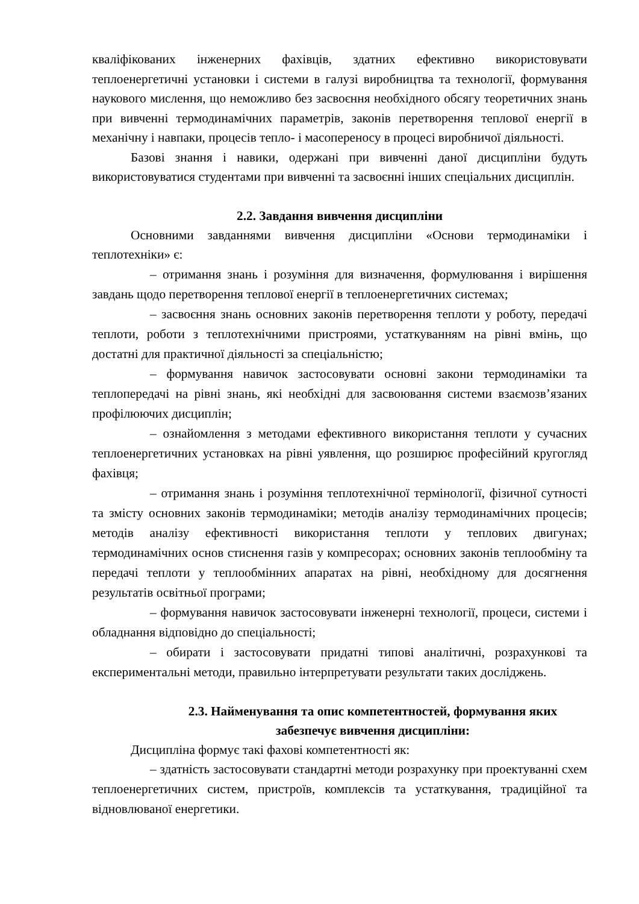кваліфікованих інженерних фахівців, здатних ефективно використовувати теплоенергетичні установки і системи в галузі виробництва та технології, формування наукового мислення, що неможливо без засвоєння необхідного обсягу теоретичних знань при вивченні термодинамічних параметрів, законів перетворення теплової енергії в механічну і навпаки, процесів тепло- і масопереносу в процесі виробничої діяльності.
Базові знання і навики, одержані при вивченні даної дисципліни будуть використовуватися студентами при вивченні та засвоєнні інших спеціальних дисциплін.
2.2. Завдання вивчення дисципліни
Основними завданнями вивчення дисципліни «Основи термодинаміки і теплотехніки» є:
– отримання знань і розуміння для визначення, формулювання і вирішення завдань щодо перетворення теплової енергії в теплоенергетичних системах;
– засвоєння знань основних законів перетворення теплоти у роботу, передачі теплоти, роботи з теплотехнічними пристроями, устаткуванням на рівні вмінь, що достатні для практичної діяльності за спеціальністю;
– формування навичок застосовувати основні закони термодинаміки та теплопередачі на рівні знань, які необхідні для засвоювання системи взаємозв’язаних профілюючих дисциплін;
– ознайомлення з методами ефективного використання теплоти у сучасних теплоенергетичних установках на рівні уявлення, що розширює професійний кругогляд фахівця;
– отримання знань і розуміння теплотехнічної термінології, фізичної сутності та змісту основних законів термодинаміки; методів аналізу термодинамічних процесів; методів аналізу ефективності використання теплоти у теплових двигунах; термодинамічних основ стиснення газів у компресорах; основних законів теплообміну та передачі теплоти у теплообмінних апаратах на рівні, необхідному для досягнення результатів освітньої програми;
– формування навичок застосовувати інженерні технології, процеси, системи і обладнання відповідно до спеціальності;
– обирати і застосовувати придатні типові аналітичні, розрахункові та експериментальні методи, правильно інтерпретувати результати таких досліджень.
2.3. Найменування та опис компетентностей, формування яких забезпечує вивчення дисципліни:
Дисципліна формує такі фахові компетентності як:
– здатність застосовувати стандартні методи розрахунку при проектуванні схем теплоенергетичних систем, пристроїв, комплексів та устаткування, традиційної та відновлюваної енергетики.